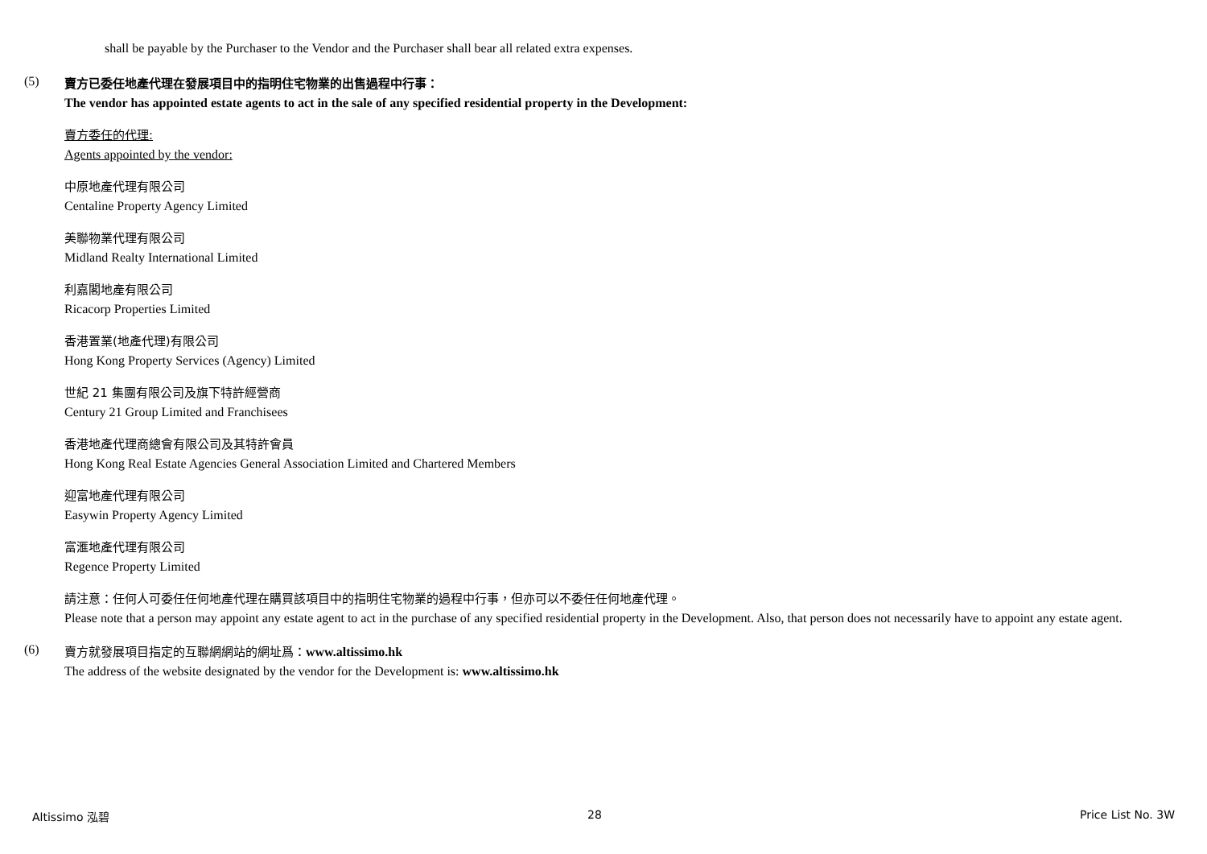shall be payable by the Purchaser to the Vendor and the Purchaser shall bear all related extra expenses.
(5)
賣方已委任地產代理在發展項目中的指明住宅物業的出售過程中行事：
The vendor has appointed estate agents to act in the sale of any specified residential property in the Development:
賣方委任的代理:
Agents appointed by the vendor:
中原地產代理有限公司
Centaline Property Agency Limited
美聯物業代理有限公司
Midland Realty International Limited
利嘉閣地產有限公司
Ricacorp Properties Limited
香港置業(地產代理)有限公司
Hong Kong Property Services (Agency) Limited
世紀 21 集團有限公司及旗下特許經營商
Century 21 Group Limited and Franchisees
香港地產代理商總會有限公司及其特許會員
Hong Kong Real Estate Agencies General Association Limited and Chartered Members
迎富地產代理有限公司
Easywin Property Agency Limited
富滙地產代理有限公司
Regence Property Limited
請注意：任何人可委任任何地產代理在購買該項目中的指明住宅物業的過程中行事，但亦可以不委任任何地產代理。
Please note that a person may appoint any estate agent to act in the purchase of any specified residential property in the Development. Also, that person does not necessarily have to appoint any estate agent.
(6)
賣方就發展項目指定的互聯網網站的網址爲：www.altissimo.hk
The address of the website designated by the vendor for the Development is: www.altissimo.hk
Altissimo 泓碧 28 Price List No. 3W